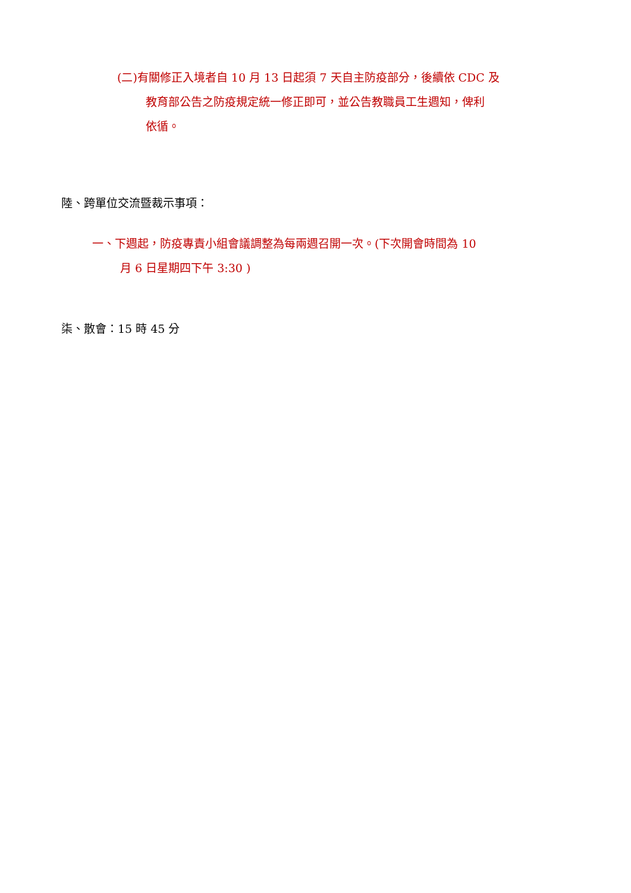(二)有關修正入境者自 10 月 13 日起須 7 天自主防疫部分，後續依 CDC 及
教育部公告之防疫規定統一修正即可，並公告教職員工生週知，俾利
依循。
陸、跨單位交流暨裁示事項：
一、下週起，防疫專責小組會議調整為每兩週召開一次。(下次開會時間為 10
月 6 日星期四下午 3:30 )
柒、散會：15 時 45 分